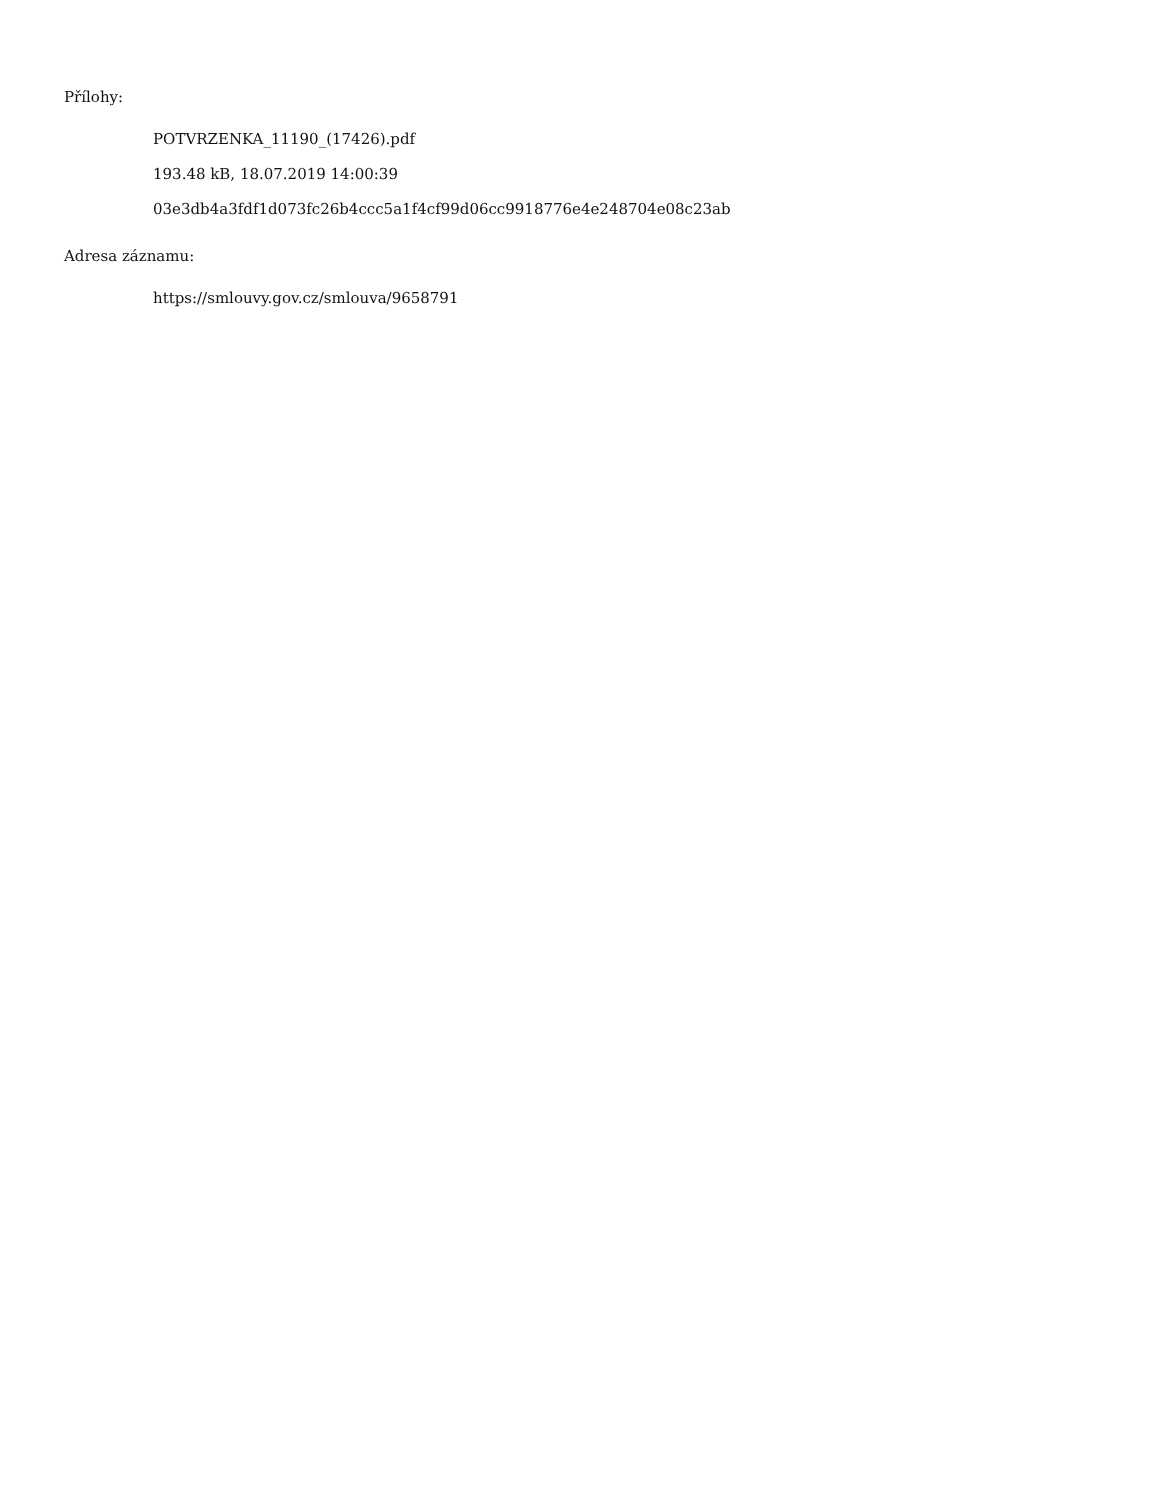Přílohy:
POTVRZENKA_11190_(17426).pdf
193.48 kB, 18.07.2019 14:00:39
03e3db4a3fdf1d073fc26b4ccc5a1f4cf99d06cc9918776e4e248704e08c23ab
Adresa záznamu:
https://smlouvy.gov.cz/smlouva/9658791